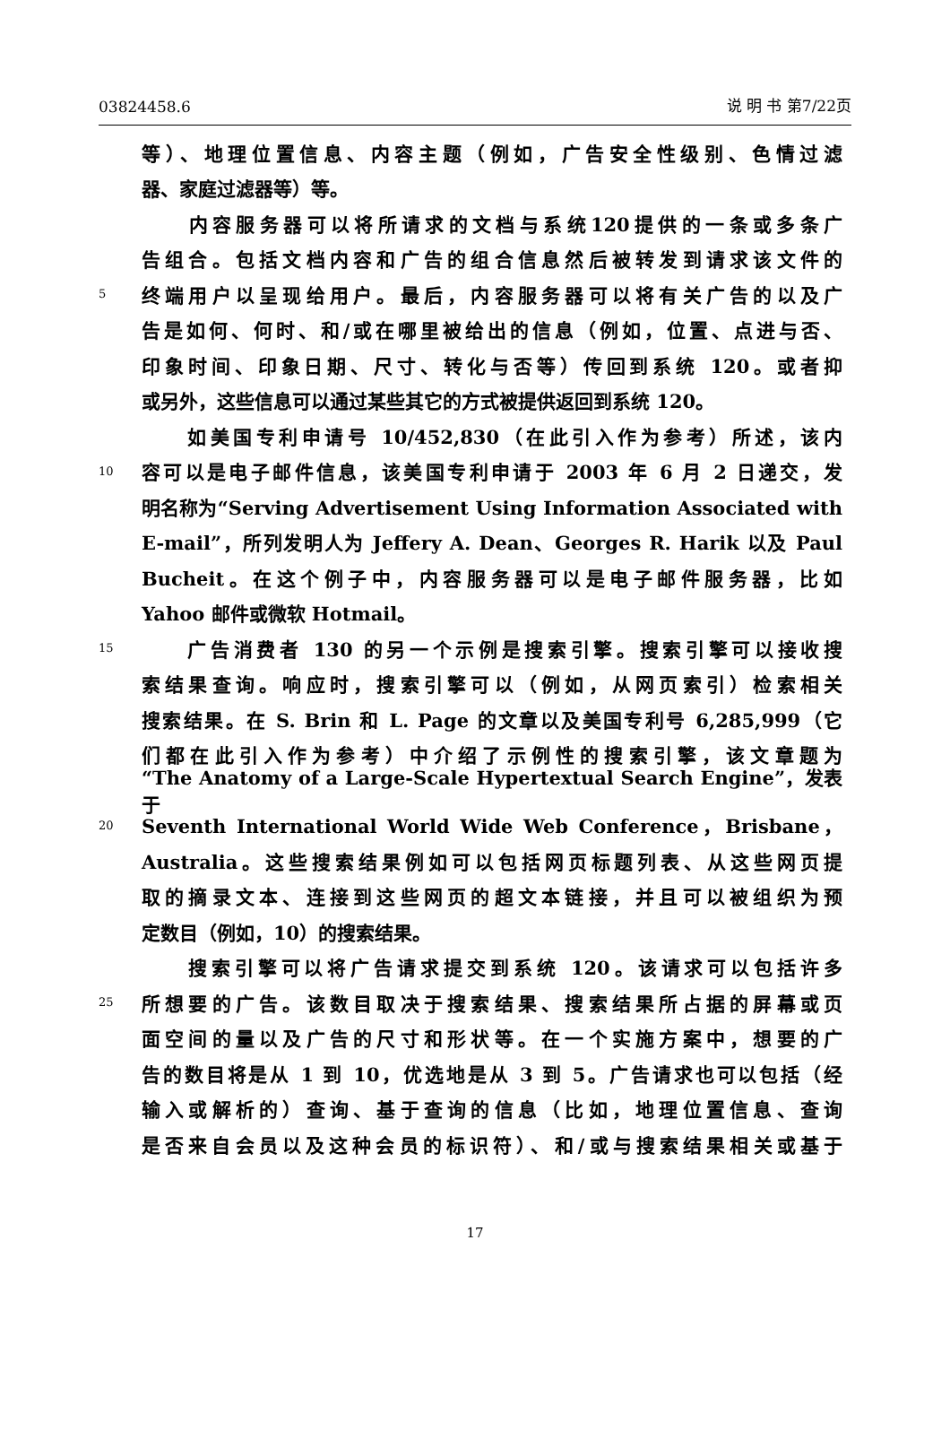03824458.6 说 明 书 第7/22页
等）、地理位置信息、内容主题（例如，广告安全性级别、色情过滤
器、家庭过滤器等）等。
　　内容服务器可以将所请求的文档与系统120提供的一条或多条广
告组合。包括文档内容和广告的组合信息然后被转发到请求该文件的
5 终端用户以呈现给用户。最后，内容服务器可以将有关广告的以及广
告是如何、何时、和/或在哪里被给出的信息（例如，位置、点进与否、
印象时间、印象日期、尺寸、转化与否等）传回到系统 120。或者抑
或另外，这些信息可以通过某些其它的方式被提供返回到系统 120。
　　如美国专利申请号 10/452,830（在此引入作为参考）所述，该内
10 容可以是电子邮件信息，该美国专利申请于 2003 年 6 月 2 日递交，发
明名称为“Serving Advertisement Using Information Associated with
E-mail”，所列发明人为 Jeffery A. Dean、Georges R. Harik 以及 Paul
Bucheit。在这个例子中，内容服务器可以是电子邮件服务器，比如
Yahoo 邮件或微软 Hotmail。
15　　广告消费者 130 的另一个示例是搜索引擎。搜索引擎可以接收搜
索结果查询。响应时，搜索引擎可以（例如，从网页索引）检索相关
搜索结果。在 S. Brin 和 L. Page 的文章以及美国专利号 6,285,999（它
们都在此引入作为参考）中介绍了示例性的搜索引擎，该文章题为
“The Anatomy of a Large-Scale Hypertextual Search Engine”，发表于
20 Seventh International World Wide Web Conference，Brisbane，
Australia。这些搜索结果例如可以包括网页标题列表、从这些网页提
取的摘录文本、连接到这些网页的超文本链接，并且可以被组织为预
定数目（例如，10）的搜索结果。
　　搜索引擎可以将广告请求提交到系统 120。该请求可以包括许多
25 所想要的广告。该数目取决于搜索结果、搜索结果所占据的屏幕或页
面空间的量以及广告的尺寸和形状等。在一个实施方案中，想要的广
告的数目将是从 1 到 10，优选地是从 3 到 5。广告请求也可以包括（经
输入或解析的）查询、基于查询的信息（比如，地理位置信息、查询
是否来自会员以及这种会员的标识符）、和/或与搜索结果相关或基于
17